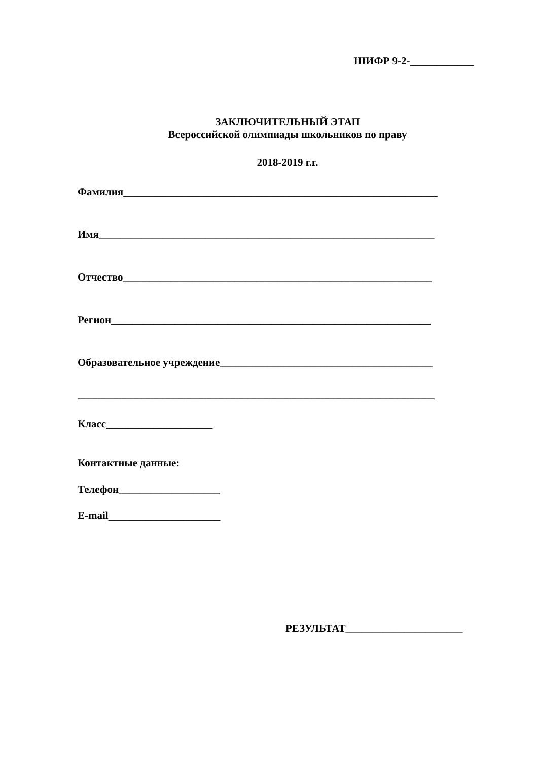ШИФР 9-2-____________
ЗАКЛЮЧИТЕЛЬНЫЙ ЭТАП
Всероссийской олимпиады школьников по праву
2018-2019 г.г.
Фамилия___________________________________________________________
Имя_______________________________________________________________
Отчество__________________________________________________________
Регион____________________________________________________________
Образовательное учреждение________________________________________
___________________________________________________________________
Класс____________________
Контактные данные:
Телефон___________________
E-mail_____________________
РЕЗУЛЬТАТ______________________